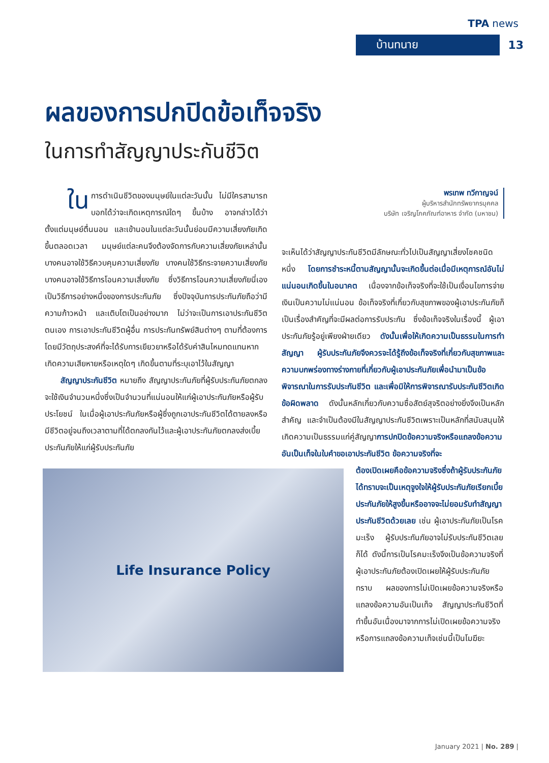TPA news
บ้านทนาย 13
ผลของการปกปิดข้อเท็จจริง
ในการทำสัญญาประกันชีวิต
ใน การดำเนินชีวิตของมนุษย์ในแต่ละวันนั้น ไม่มีใครสามารถบอกได้ว่าจะเกิดเหตุการณ์ใดๆ ขึ้นบ้าง อาจกล่าวได้ว่าตั้งแต่มนุษย์ตื่นนอน และเข้านอนในแต่ละวันนั้นย่อมมีความเสี่ยงภัยเกิดขึ้นตลอดเวลา มนุษย์แต่ละคนจึงต้องจัดการกับความเสี่ยงภัยเหล่านั้น บางคนอาจใช้วิธีควบคุมความเสี่ยงภัย บางคนใช้วิธีกระจายความเสี่ยงภัย บางคนอาจใช้วิธีการโอนความเสี่ยงภัย ซึ่งวิธีการโอนความเสี่ยงภัยนี่เองเป็นวิธีการอย่างหนึ่งของการประกันภัย ซึ่งปัจจุบันการประกันภัยถือว่ามีความก้าวหน้า และเติบโตเป็นอย่างมาก ไม่ว่าจะเป็นการเอาประกันชีวิตตนเอง การเอาประกันชีวิตผู้อื่น การประกันทรัพย์สินต่างๆ ตามที่ต้องการ โดยมีวัตถุประสงค์ที่จะได้รับการเยียวยาหรือได้รับค่าสินไหมทดแทนหากเกิดความเสียหายหรือเหตุใดๆ เกิดขึ้นตามที่ระบุเอาไว้ในสัญญา
  สัญญาประกันชีวิต หมายถึง สัญญาประกันภัยที่ผู้รับประกันภัยตกลงจะใช้เงินจำนวนหนึ่งซึ่งเป็นจำนวนที่แน่นอนให้แก่ผู้เอาประกันภัยหรือผู้รับประโยชน์ ในเมื่อผู้เอาประกันภัยหรือผู้ซึ่งถูกเอาประกันชีวิตได้ตายลงหรือมีชีวิตอยู่จนถึงเวลาตามที่ได้ตกลงกันไว้และผู้เอาประกันภัยตกลงส่งเบี้ยประกันภัยให้แก่ผู้รับประกันภัย
พรเทพ ทวีกาญจน์
ผู้บริหารสำนักทรัพยากรบุคคล
บริษัท เจริญโภคภัณฑ์อาหาร จำกัด (มหาชน)
จะเห็นได้ว่าสัญญาประกันชีวิตมีลักษณะทั่วไปเป็นสัญญาเสี่ยงโชคชนิดหนึ่ง โดยการชำระหนี้ตามสัญญานั้นจะเกิดขึ้นต่อเมื่อมีเหตุการณ์อันไม่แน่นอนเกิดขึ้นในอนาคต เนื่องจากข้อเท็จจริงที่จะใช้เป็นเงื่อนไขการจ่ายเงินเป็นความไม่แน่นอน ข้อเท็จจริงที่เกี่ยวกับสุขภาพของผู้เอาประกันภัยก็เป็นเรื่องสำคัญที่จะมีผลต่อการรับประกัน ซึ่งข้อเท็จจริงในเรื่องนี้ ผู้เอาประกันภัยรู้อยู่เพียงฝ่ายเดียว ดังนั้นเพื่อให้เกิดความเป็นธรรมในการทำสัญญา ผู้รับประกันภัยจึงควรจะได้รู้ถึงข้อเท็จจริงที่เกี่ยวกับสุขภาพและความบกพร่องทางร่างกายที่เกี่ยวกับผู้เอาประกันภัยเพื่อนำมาเป็นข้อพิจารณาในการรับประกันชีวิต และเพื่อมิให้การพิจารณารับประกันชีวิตเกิดข้อผิดพลาด ดังนั้นหลักเกี่ยวกับความซื่อสัตย์สุจริตอย่างยิ่งจึงเป็นหลักสำคัญ และจำเป็นต้องมีในสัญญาประกันชีวิตเพราะเป็นหลักที่สนับสนุนให้เกิดความเป็นธรรมแก่คู่สัญญาการปกปิดข้อความจริงหรือแถลงข้อความอันเป็นเท็จในใบคำขอเอาประกันชีวิต ข้อความจริงที่จะ
Life Insurance Policy
ต้องเปิดเผยคือข้อความจริงซึ่งถ้าผู้รับประกันภัยได้ทราบจะเป็นเหตุจูงใจให้ผู้รับประกันภัยเรียกเบี้ยประกันภัยให้สูงขึ้นหรืออาจจะไม่ยอมรับทำสัญญาประกันชีวิตด้วยเลย เช่น ผู้เอาประกันภัยเป็นโรคมะเร็ง ผู้รับประกันภัยอาจไม่รับประกันชีวิตเลยก็ได้ ดังนี้การเป็นโรคมะเร็งจึงเป็นข้อความจริงที่ผู้เอาประกันภัยต้องเปิดเผยให้ผู้รับประกันภัยทราบ ผลของการไม่เปิดเผยข้อความจริงหรือแถลงข้อความอันเป็นเท็จ สัญญาประกันชีวิตที่ทำขึ้นอันเนื่องมาจากการไม่เปิดเผยข้อความจริงหรือการแถลงข้อความเท็จเช่นนี้เป็นโมฆียะ
January 2021 | No. 289 |